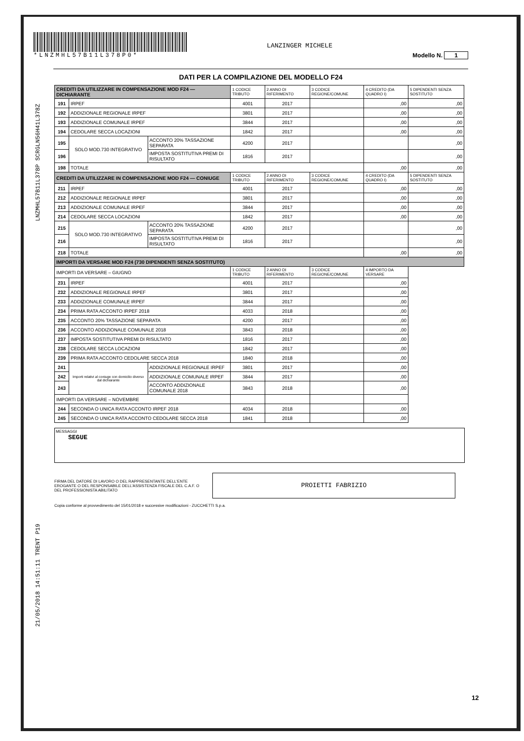LNZMHL57B11L378P SCRGLN56H41L378Z
21/05/2018 14:51:11 TRENT P19
*LNZMHL57B11L378P0*
LANZINGER MICHELE
Modello N. 1
DATI PER LA COMPILAZIONE DEL MODELLO F24
| CREDITI DA UTILIZZARE IN COMPENSAZIONE MOD F24 — DICHIARANTE | | | 1 CODICE TRIBUTO | 2 ANNO DI RIFERIMENTO | 3 CODICE REGIONE/COMUNE | 4 CREDITO (DA QUADRO I) | 5 DIPENDENTI SENZA SOSTITUTO |
| 191 | IRPEF | | 4001 | 2017 | | ,00 | ,00 |
| 192 | ADDIZIONALE REGIONALE IRPEF | | 3801 | 2017 | | ,00 | ,00 |
| 193 | ADDIZIONALE COMUNALE IRPEF | | 3844 | 2017 | | ,00 | ,00 |
| 194 | CEDOLARE SECCA LOCAZIONI | | 1842 | 2017 | | ,00 | ,00 |
| 195 | SOLO MOD.730 INTEGRATIVO | ACCONTO 20% TASSAZIONE SEPARATA | 4200 | 2017 | | | ,00 |
| 196 | | IMPOSTA SOSTITUTIVA PREMI DI RISULTATO | 1816 | 2017 | | | ,00 |
| 198 | TOTALE | | | | | ,00 | ,00 |
| CREDITI DA UTILIZZARE IN COMPENSAZIONE MOD F24 — CONIUGE | | | 1 CODICE TRIBUTO | 2 ANNO DI RIFERIMENTO | 3 CODICE REGIONE/COMUNE | 4 CREDITO (DA QUADRO I) | 5 DIPENDENTI SENZA SOSTITUTO |
| 211 | IRPEF | | 4001 | 2017 | | ,00 | ,00 |
| 212 | ADDIZIONALE REGIONALE IRPEF | | 3801 | 2017 | | ,00 | ,00 |
| 213 | ADDIZIONALE COMUNALE IRPEF | | 3844 | 2017 | | ,00 | ,00 |
| 214 | CEDOLARE SECCA LOCAZIONI | | 1842 | 2017 | | ,00 | ,00 |
| 215 | SOLO MOD.730 INTEGRATIVO | ACCONTO 20% TASSAZIONE SEPARATA | 4200 | 2017 | | | ,00 |
| 216 | | IMPOSTA SOSTITUTIVA PREMI DI RISULTATO | 1816 | 2017 | | | ,00 |
| 218 | TOTALE | | | | | ,00 | ,00 |
| IMPORTI DA VERSARE MOD F24 (730 DIPENDENTI SENZA SOSTITUTO) | | | | | | | |
| IMPORTI DA VERSARE – GIUGNO | | | 1 CODICE TRIBUTO | 2 ANNO DI RIFERIMENTO | 3 CODICE REGIONE/COMUNE | 4 IMPORTO DA VERSARE | |
| 231 | IRPEF | | 4001 | 2017 | | ,00 | |
| 232 | ADDIZIONALE REGIONALE IRPEF | | 3801 | 2017 | | ,00 | |
| 233 | ADDIZIONALE COMUNALE IRPEF | | 3844 | 2017 | | ,00 | |
| 234 | PRIMA RATA ACCONTO IRPEF 2018 | | 4033 | 2018 | | ,00 | |
| 235 | ACCONTO 20% TASSAZIONE SEPARATA | | 4200 | 2017 | | ,00 | |
| 236 | ACCONTO ADDIZIONALE COMUNALE 2018 | | 3843 | 2018 | | ,00 | |
| 237 | IMPOSTA SOSTITUTIVA PREMI DI RISULTATO | | 1816 | 2017 | | ,00 | |
| 238 | CEDOLARE SECCA LOCAZIONI | | 1842 | 2017 | | ,00 | |
| 239 | PRIMA RATA ACCONTO CEDOLARE SECCA 2018 | | 1840 | 2018 | | ,00 | |
| 241 | Importi relativi al coniuge con domicilio diverso dal dichiarante | ADDIZIONALE REGIONALE IRPEF | 3801 | 2017 | | ,00 | |
| 242 | | ADDIZIONALE COMUNALE IRPEF | 3844 | 2017 | | ,00 | |
| 243 | | ACCONTO ADDIZIONALE COMUNALE 2018 | 3843 | 2018 | | ,00 | |
| IMPORTI DA VERSARE – NOVEMBRE | | | | | | | |
| 244 | SECONDA O UNICA RATA ACCONTO IRPEF 2018 | | 4034 | 2018 | | ,00 | |
| 245 | SECONDA O UNICA RATA ACCONTO CEDOLARE SECCA 2018 | | 1841 | 2018 | | ,00 | |
MESSAGGI
SEGUE
FIRMA DEL DATORE DI LAVORO O DEL RAPPRESENTANTE DELL'ENTE EROGANTE O DEL RESPONSABILE DELL'ASSISTENZA FISCALE DEL C.A.F. O DEL PROFESSIONISTA ABILITATO
PROIETTI FABRIZIO
Copia conforme al provvedimento del 15/01/2018 e successive modificazioni - ZUCCHETTI S.p.a.
12